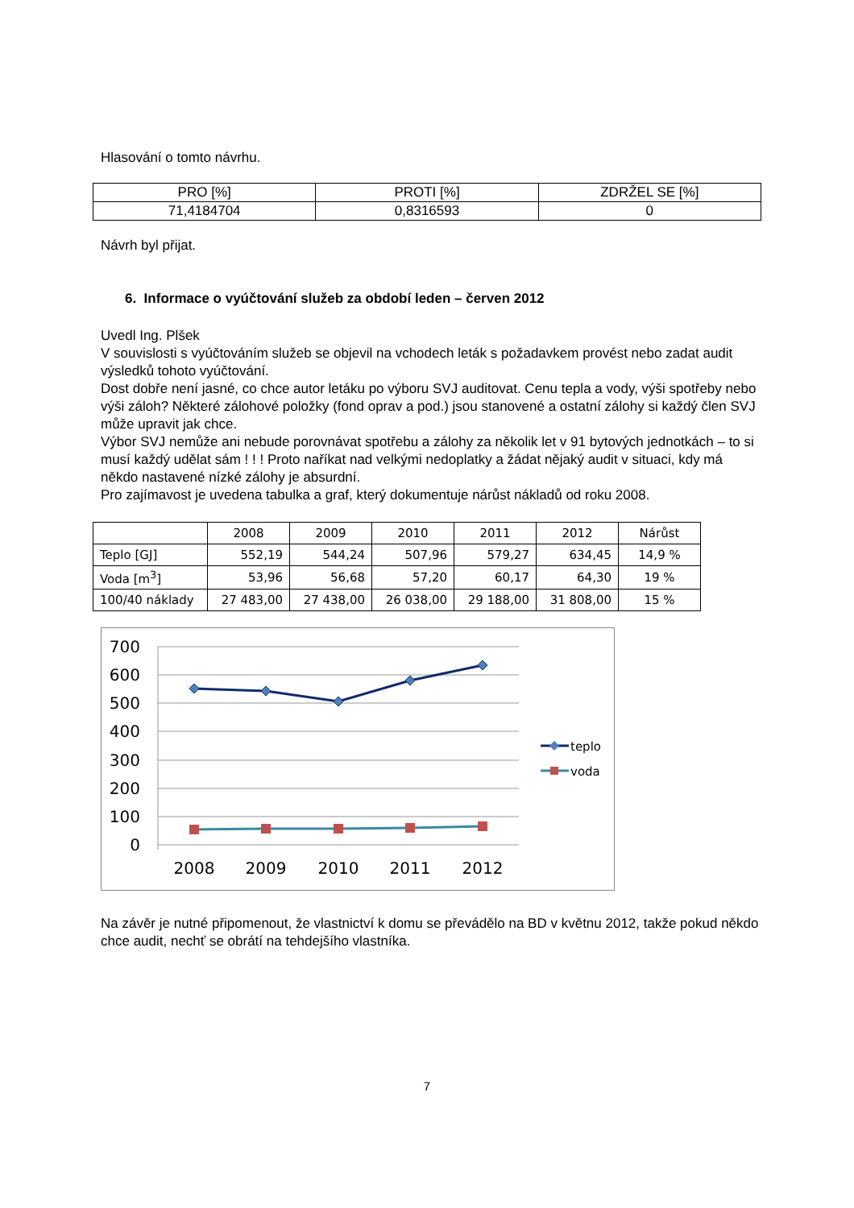Hlasování o tomto návrhu.
| PRO [%] | PROTI [%] | ZDRŽEL SE [%] |
| 71,4184704 | 0,8316593 | 0 |
Návrh byl přijat.
6. Informace o vyúčtování služeb za období leden – červen 2012
Uvedl Ing. Plšek
V souvislosti s vyúčtováním služeb se objevil na vchodech leták s požadavkem provést nebo zadat audit výsledků tohoto vyúčtování.
Dost dobře není jasné, co chce autor letáku po výboru SVJ auditovat. Cenu tepla a vody, výši spotřeby nebo výši záloh? Některé zálohové položky (fond oprav a pod.) jsou stanovené a ostatní zálohy si každý člen SVJ může upravit jak chce.
Výbor SVJ nemůže ani nebude porovnávat spotřebu a zálohy za několik let v 91 bytových jednotkách – to si musí každý udělat sám ! ! ! Proto naříkat nad velkými nedoplatky a žádat nějaký audit v situaci, kdy má někdo nastavené nízké zálohy je absurdní.
Pro zajímavost je uvedena tabulka a graf, který dokumentuje nárůst nákladů od roku 2008.
| | 2008 | 2009 | 2010 | 2011 | 2012 | Nárůst |
| Teplo [GJ] | 552,19 | 544,24 | 507,96 | 579,27 | 634,45 | 14,9 % |
| Voda [m<sup>3</sup>] | 53,96 | 56,68 | 57,20 | 60,17 | 64,30 | 19 % |
| 100/40 náklady | 27 483,00 | 27 438,00 | 26 038,00 | 29 188,00 | 31 808,00 | 15 % |
700
600
500
400
300
200
100
0
2008
2009
2010
2011
2012
teplo
voda
Na závěr je nutné připomenout, že vlastnictví k domu se převádělo na BD v květnu 2012, takže pokud někdo chce audit, nechť se obrátí na tehdejšího vlastníka.
7